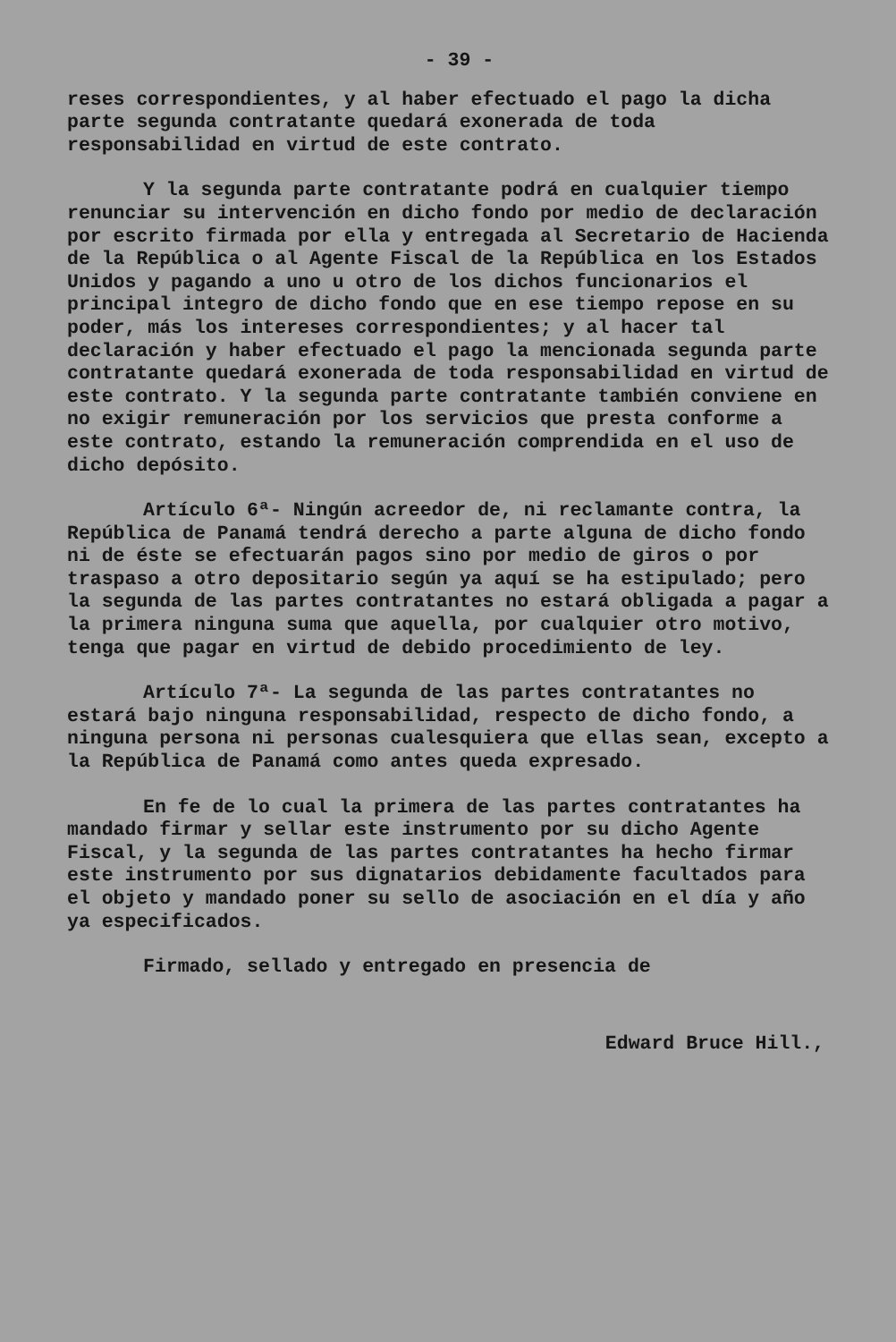- 39 -
reses correspondientes, y al haber efectuado el pago la dicha parte segunda contratante quedará exonerada de toda responsabilidad en virtud de este contrato.
Y la segunda parte contratante podrá en cualquier tiempo renunciar su intervención en dicho fondo por medio de declaración por escrito firmada por ella y entregada al Secretario de Hacienda de la República o al Agente Fiscal de la República en los Estados Unidos y pagando a uno u otro de los dichos funcionarios el principal integro de dicho fondo que en ese tiempo repose en su poder, más los intereses correspondientes; y al hacer tal declaración y haber efectuado el pago la mencionada segunda parte contratante quedará exonerada de toda responsabilidad en virtud de este contrato. Y la segunda parte contratante también conviene en no exigir remuneración por los servicios que presta conforme a este contrato, estando la remuneración comprendida en el uso de dicho depósito.
Artículo 6ª- Ningún acreedor de, ni reclamante contra, la República de Panamá tendrá derecho a parte alguna de dicho fondo ni de éste se efectuarán pagos sino por medio de giros o por traspaso a otro depositario según ya aquí se ha estipulado; pero la segunda de las partes contratantes no estará obligada a pagar a la primera ninguna suma que aquella, por cualquier otro motivo, tenga que pagar en virtud de debido procedimiento de ley.
Artículo 7ª- La segunda de las partes contratantes no estará bajo ninguna responsabilidad, respecto de dicho fondo, a ninguna persona ni personas cualesquiera que ellas sean, excepto a la República de Panamá como antes queda expresado.
En fe de lo cual la primera de las partes contratantes ha mandado firmar y sellar este instrumento por su dicho Agente Fiscal, y la segunda de las partes contratantes ha hecho firmar este instrumento por sus dignatarios debidamente facultados para el objeto y mandado poner su sello de asociación en el día y año ya especificados.
Firmado, sellado y entregado en presencia de
Edward Bruce Hill.,